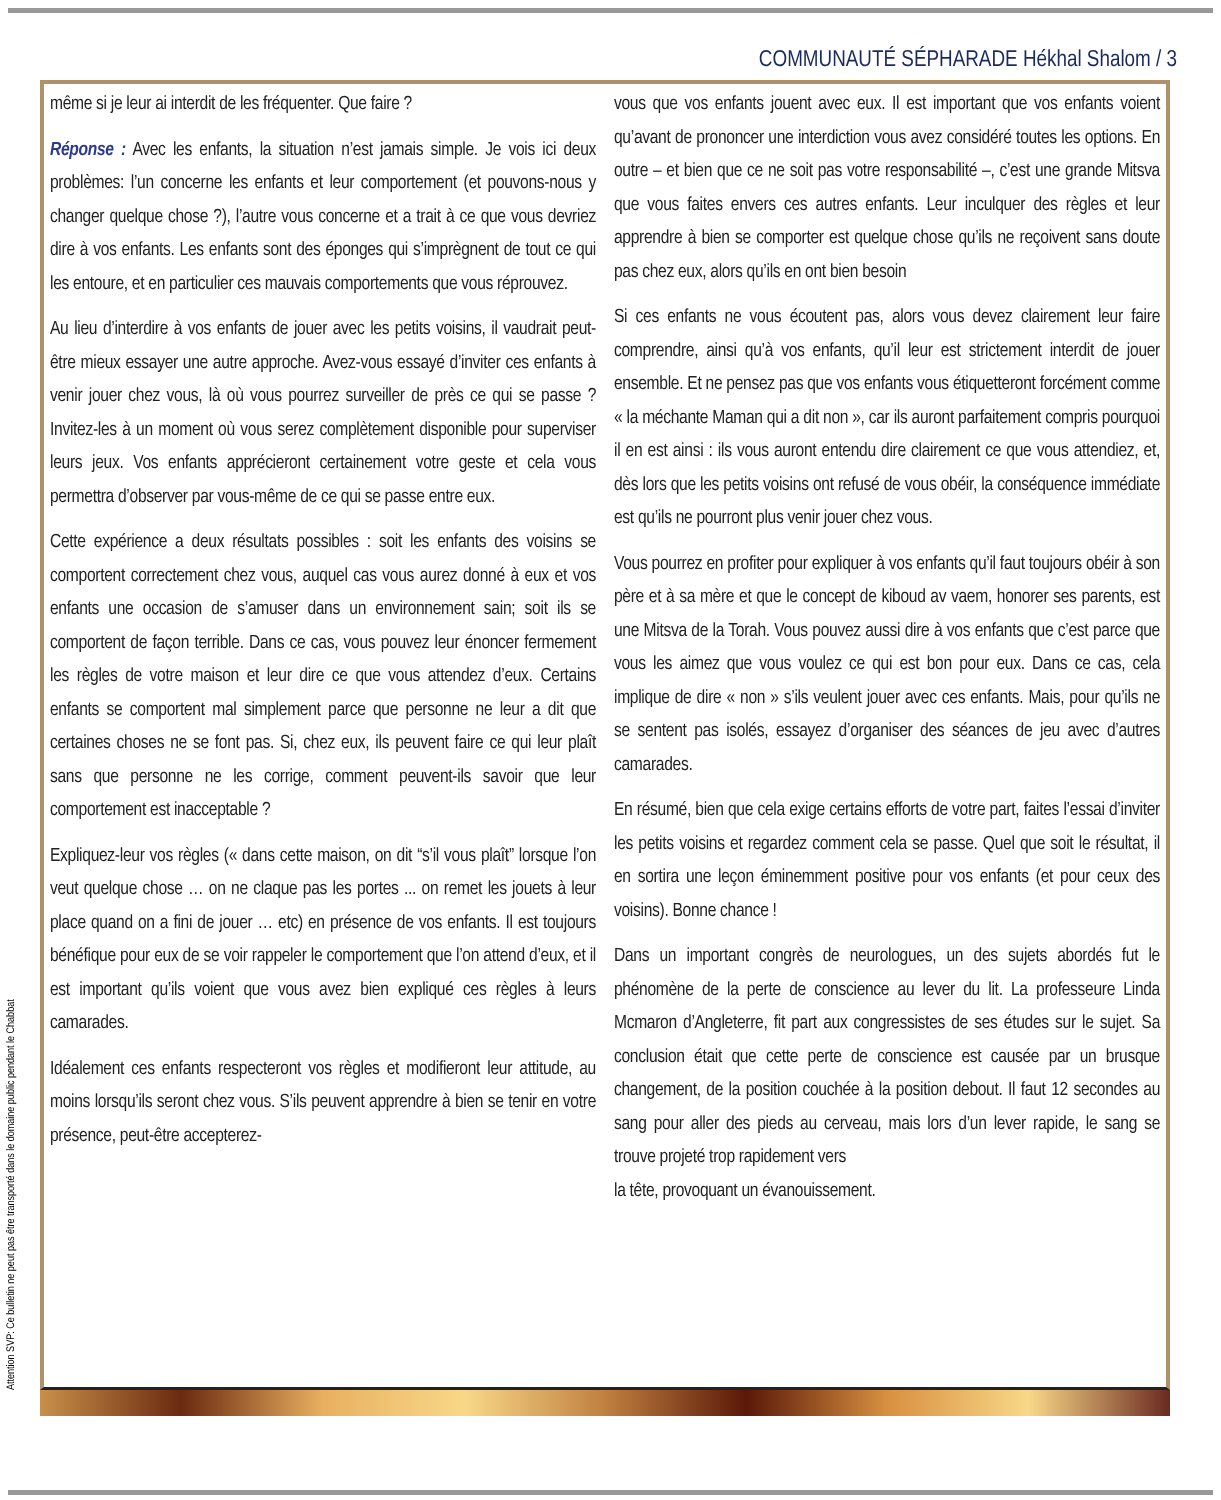COMMUNAUTÉ SÉPHARADE Hékhal Shalom / 3
Attention SVP: Ce bulletin ne peut pas être transporté dans le domaine public pendant le Chabbat
même si je leur ai interdit de les fréquenter. Que faire ?
Réponse : Avec les enfants, la situation n’est jamais simple. Je vois ici deux problèmes: l’un concerne les enfants et leur comportement (et pouvons-nous y changer quelque chose ?), l’autre vous concerne et a trait à ce que vous devriez dire à vos enfants. Les enfants sont des éponges qui s’imprègnent de tout ce qui les entoure, et en particulier ces mauvais comportements que vous réprouvez.
Au lieu d’interdire à vos enfants de jouer avec les petits voisins, il vaudrait peut-être mieux essayer une autre approche. Avez-vous essayé d’inviter ces enfants à venir jouer chez vous, là où vous pourrez surveiller de près ce qui se passe ? Invitez-les à un moment où vous serez complètement disponible pour superviser leurs jeux. Vos enfants apprécieront certainement votre geste et cela vous permettra d’observer par vous-même de ce qui se passe entre eux.
Cette expérience a deux résultats possibles : soit les enfants des voisins se comportent correctement chez vous, auquel cas vous aurez donné à eux et vos enfants une occasion de s’amuser dans un environnement sain; soit ils se comportent de façon terrible. Dans ce cas, vous pouvez leur énoncer fermement les règles de votre maison et leur dire ce que vous attendez d’eux. Certains enfants se comportent mal simplement parce que personne ne leur a dit que certaines choses ne se font pas. Si, chez eux, ils peuvent faire ce qui leur plaît sans que personne ne les corrige, comment peuvent-ils savoir que leur comportement est inacceptable ?
Expliquez-leur vos règles (« dans cette maison, on dit “s’il vous plaît” lorsque l’on veut quelque chose … on ne claque pas les portes ... on remet les jouets à leur place quand on a fini de jouer … etc) en présence de vos enfants. Il est toujours bénéfique pour eux de se voir rappeler le comportement que l’on attend d’eux, et il est important qu’ils voient que vous avez bien expliqué ces règles à leurs camarades.
Idéalement ces enfants respecteront vos règles et modifieront leur attitude, au moins lorsqu’ils seront chez vous. S’ils peuvent apprendre à bien se tenir en votre présence, peut-être accepterez-
vous que vos enfants jouent avec eux. Il est important que vos enfants voient qu’avant de prononcer une interdiction vous avez considéré toutes les options. En outre – et bien que ce ne soit pas votre responsabilité –, c’est une grande Mitsva que vous faites envers ces autres enfants. Leur inculquer des règles et leur apprendre à bien se comporter est quelque chose qu’ils ne reçoivent sans doute pas chez eux, alors qu’ils en ont bien besoin
Si ces enfants ne vous écoutent pas, alors vous devez clairement leur faire comprendre, ainsi qu’à vos enfants, qu’il leur est strictement interdit de jouer ensemble. Et ne pensez pas que vos enfants vous étiquetteront forcément comme « la méchante Maman qui a dit non », car ils auront parfaitement compris pourquoi il en est ainsi : ils vous auront entendu dire clairement ce que vous attendiez, et, dès lors que les petits voisins ont refusé de vous obéir, la conséquence immédiate est qu’ils ne pourront plus venir jouer chez vous.
Vous pourrez en profiter pour expliquer à vos enfants qu’il faut toujours obéir à son père et à sa mère et que le concept de kiboud av vaem, honorer ses parents, est une Mitsva de la Torah. Vous pouvez aussi dire à vos enfants que c’est parce que vous les aimez que vous voulez ce qui est bon pour eux. Dans ce cas, cela implique de dire « non » s’ils veulent jouer avec ces enfants. Mais, pour qu’ils ne se sentent pas isolés, essayez d’organiser des séances de jeu avec d’autres camarades.
En résumé, bien que cela exige certains efforts de votre part, faites l’essai d’inviter les petits voisins et regardez comment cela se passe. Quel que soit le résultat, il en sortira une leçon éminemment positive pour vos enfants (et pour ceux des voisins). Bonne chance !
Dans un important congrès de neurologues, un des sujets abordés fut le phénomène de la perte de conscience au lever du lit. La professeure Linda Mcmaron d’Angleterre, fit part aux congressistes de ses études sur le sujet. Sa conclusion était que cette perte de conscience est causée par un brusque changement, de la position couchée à la position debout. Il faut 12 secondes au sang pour aller des pieds au cerveau, mais lors d’un lever rapide, le sang se trouve projeté trop rapidement vers
la tête, provoquant un évanouissement.